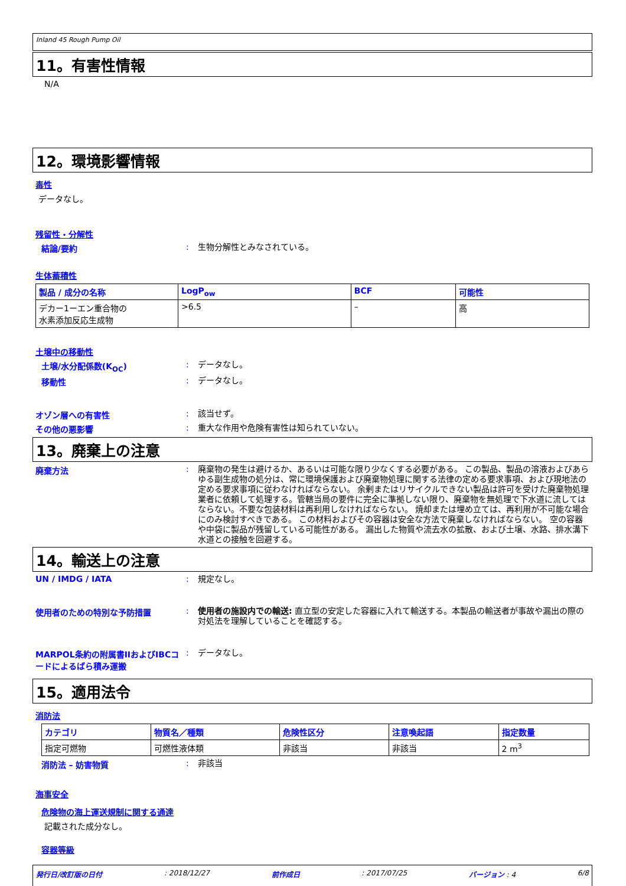Inland 45 Rough Pump Oil
11。有害性情報
N/A
12。環境影響情報
毒性
データなし。
残留性・分解性
結論/要約 :
生物分解性とみなされている。
生体蓄積性
| 製品 / 成分の名称 | LogP<sub>ow</sub> | BCF | 可能性 |
| --- | --- | --- | --- |
| デカー1ーエン重合物の 水素添加反応生成物 | >6.5 | – | 高 |
土壌中の移動性
土壌/水分配係数(K<sub>OC</sub>) :
データなし。
移動性 :
データなし。
オゾン層への有害性 :
該当せず。
その他の悪影響 :
重大な作用や危険有害性は知られていない。
13。廃棄上の注意
廃棄方法 :
廃棄物の発生は避けるか、あるいは可能な限り少なくする必要がある。 この製品、製品の溶液およびあらゆる副生成物の処分は、常に環境保護および廃棄物処理に関する法律の定める要求事項、および現地法の定める要求事項に従わなければならない。 余剰またはリサイクルできない製品は許可を受けた廃棄物処理業者に依頼して処理する。管轄当局の要件に完全に準拠しない限り、廃棄物を無処理で下水道に流してはならない。不要な包装材料は再利用しなければならない。 焼却または埋め立ては、再利用が不可能な場合にのみ検討すべきである。 この材料およびその容器は安全な方法で廃棄しなければならない。 空の容器や中袋に製品が残留している可能性がある。 漏出した物質や流去水の拡散、および土壌、水路、排水溝下水道との接触を回避する。
14。輸送上の注意
UN / IMDG / IATA :
規定なし。
使用者のための特別な予防措置 :
使用者の施設内での輸送: 直立型の安定した容器に入れて輸送する。本製品の輸送者が事故や漏出の際の対処法を理解していることを確認する。
MARPOL条約の附属書IIおよびIBCコードによるばら積み運搬
:
データなし。
15。適用法令
消防法
| カテゴリ | 物質名／種類 | 危険性区分 | 注意喚起語 | 指定数量 |
| --- | --- | --- | --- | --- |
| 指定可燃物 | 可燃性液体類 | 非該当 | 非該当 | 2 m<sup>3</sup> |
消防法 – 妨害物質 :
非該当
海事安全
危険物の海上運送規制に関する通達
記載された成分なし。
容器等級
発行日/改訂版の日付: 2018/12/27 前作成日: 2017/07/25 バージョン : 4 6/8